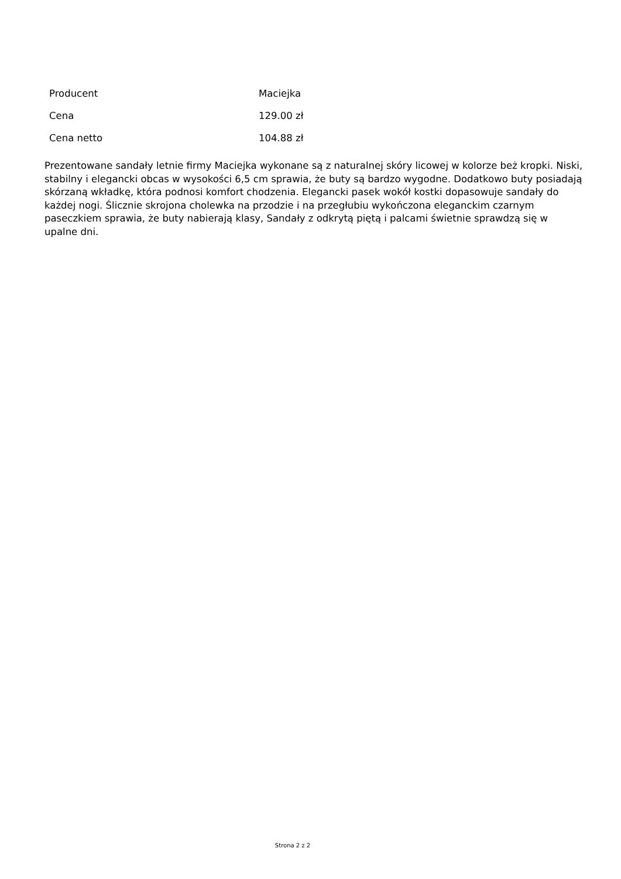| Producent | Maciejka |
| Cena | 129.00 zł |
| Cena netto | 104.88 zł |
Prezentowane sandały letnie firmy Maciejka wykonane są z naturalnej skóry licowej w kolorze beż kropki. Niski, stabilny i elegancki obcas w wysokości 6,5 cm sprawia, że buty są bardzo wygodne. Dodatkowo buty posiadają skórzaną wkładkę, która podnosi komfort chodzenia. Elegancki pasek wokół kostki dopasowuje sandały do każdej nogi. Ślicznie skrojona cholewka na przodzie i na przegłubiu wykończona eleganckim czarnym paseczkiem sprawia, że buty nabierają klasy, Sandały z odkrytą piętą i palcami świetnie sprawdzą się w upalne dni.
Strona 2 z 2